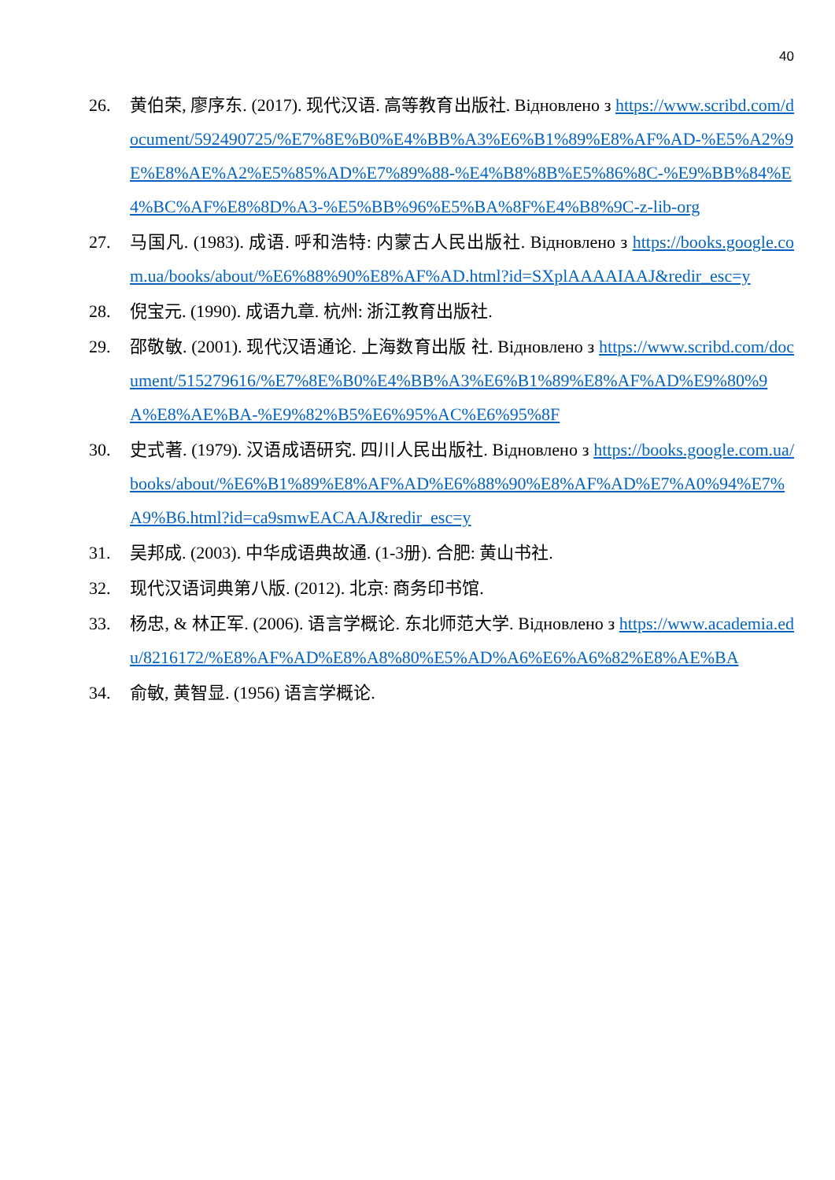40
26. 黄伯荣, 廖序东. (2017). 现代汉语. 高等教育出版社. Відновлено з https://www.scribd.com/document/592490725/%E7%8E%B0%E4%BB%A3%E6%B1%89%E8%AF%AD-%E5%A2%9E%E8%AE%A2%E5%85%AD%E7%89%88-%E4%B8%8B%E5%86%8C-%E9%BB%84%E4%BC%AF%E8%8D%A3-%E5%BB%96%E5%BA%8F%E4%B8%9C-z-lib-org
27. 马国凡. (1983). 成语. 呼和浩特: 内蒙古人民出版社. Відновлено з https://books.google.com.ua/books/about/%E6%88%90%E8%AF%AD.html?id=SXplAAAAIAAJ&redir_esc=y
28. 倪宝元. (1990). 成语九章. 杭州: 浙江教育出版社.
29. 邵敬敏. (2001). 现代汉语通论. 上海数育出版 社. Відновлено з https://www.scribd.com/document/515279616/%E7%8E%B0%E4%BB%A3%E6%B1%89%E8%AF%AD%E9%80%9A%E8%AE%BA-%E9%82%B5%E6%95%AC%E6%95%8F
30. 史式著. (1979). 汉语成语研究. 四川人民出版社. Відновлено з https://books.google.com.ua/books/about/%E6%B1%89%E8%AF%AD%E6%88%90%E8%AF%AD%E7%A0%94%E7%A9%B6.html?id=ca9smwEACAAJ&redir_esc=y
31. 吴邦成. (2003). 中华成语典故通. (1-3册). 合肥: 黄山书社.
32. 现代汉语词典第八版. (2012). 北京: 商务印书馆.
33. 杨忠, & 林正军. (2006). 语言学概论. 东北师范大学. Відновлено з https://www.academia.edu/8216172/%E8%AF%AD%E8%A8%80%E5%AD%A6%E6%A6%82%E8%AE%BA
34. 俞敏, 黄智显. (1956) 语言学概论.